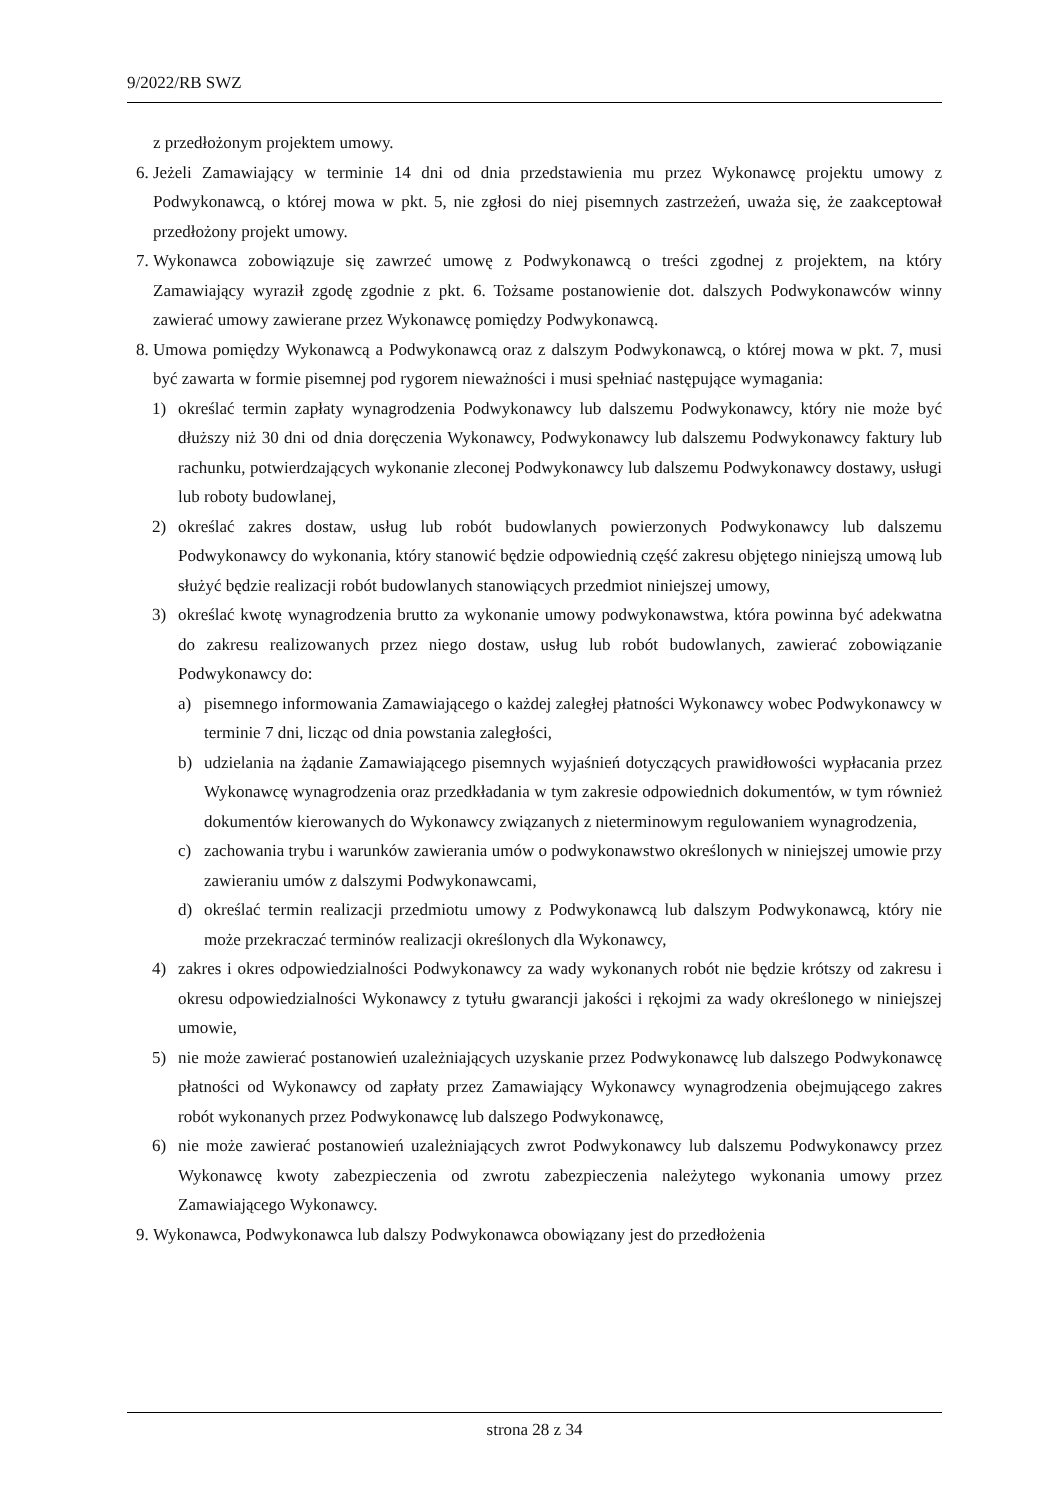9/2022/RB SWZ
z przedłożonym projektem umowy.
6. Jeżeli Zamawiający w terminie 14 dni od dnia przedstawienia mu przez Wykonawcę projektu umowy z Podwykonawcą, o której mowa w pkt. 5, nie zgłosi do niej pisemnych zastrzeżeń, uważa się, że zaakceptował przedłożony projekt umowy.
7. Wykonawca zobowiązuje się zawrzeć umowę z Podwykonawcą o treści zgodnej z projektem, na który Zamawiający wyraził zgodę zgodnie z pkt. 6. Tożsame postanowienie dot. dalszych Podwykonawców winny zawierać umowy zawierane przez Wykonawcę pomiędzy Podwykonawcą.
8. Umowa pomiędzy Wykonawcą a Podwykonawcą oraz z dalszym Podwykonawcą, o której mowa w pkt. 7, musi być zawarta w formie pisemnej pod rygorem nieważności i musi spełniać następujące wymagania:
1) określać termin zapłaty wynagrodzenia Podwykonawcy lub dalszemu Podwykonawcy, który nie może być dłuższy niż 30 dni od dnia doręczenia Wykonawcy, Podwykonawcy lub dalszemu Podwykonawcy faktury lub rachunku, potwierdzających wykonanie zleconej Podwykonawcy lub dalszemu Podwykonawcy dostawy, usługi lub roboty budowlanej,
2) określać zakres dostaw, usług lub robót budowlanych powierzonych Podwykonawcy lub dalszemu Podwykonawcy do wykonania, który stanowić będzie odpowiednią część zakresu objętego niniejszą umową lub służyć będzie realizacji robót budowlanych stanowiących przedmiot niniejszej umowy,
3) określać kwotę wynagrodzenia brutto za wykonanie umowy podwykonawstwa, która powinna być adekwatna do zakresu realizowanych przez niego dostaw, usług lub robót budowlanych, zawierać zobowiązanie Podwykonawcy do:
a) pisemnego informowania Zamawiającego o każdej zaległej płatności Wykonawcy wobec Podwykonawcy w terminie 7 dni, licząc od dnia powstania zaległości,
b) udzielania na żądanie Zamawiającego pisemnych wyjaśnień dotyczących prawidłowości wypłacania przez Wykonawcę wynagrodzenia oraz przedkładania w tym zakresie odpowiednich dokumentów, w tym również dokumentów kierowanych do Wykonawcy związanych z nieterminowym regulowaniem wynagrodzenia,
c) zachowania trybu i warunków zawierania umów o podwykonawstwo określonych w niniejszej umowie przy zawieraniu umów z dalszymi Podwykonawcami,
d) określać termin realizacji przedmiotu umowy z Podwykonawcą lub dalszym Podwykonawcą, który nie może przekraczać terminów realizacji określonych dla Wykonawcy,
4) zakres i okres odpowiedzialności Podwykonawcy za wady wykonanych robót nie będzie krótszy od zakresu i okresu odpowiedzialności Wykonawcy z tytułu gwarancji jakości i rękojmi za wady określonego w niniejszej umowie,
5) nie może zawierać postanowień uzależniających uzyskanie przez Podwykonawcę lub dalszego Podwykonawcę płatności od Wykonawcy od zapłaty przez Zamawiający Wykonawcy wynagrodzenia obejmującego zakres robót wykonanych przez Podwykonawcę lub dalszego Podwykonawcę,
6) nie może zawierać postanowień uzależniających zwrot Podwykonawcy lub dalszemu Podwykonawcy przez Wykonawcę kwoty zabezpieczenia od zwrotu zabezpieczenia należytego wykonania umowy przez Zamawiającego Wykonawcy.
9. Wykonawca, Podwykonawca lub dalszy Podwykonawca obowiązany jest do przedłożenia
strona 28 z 34